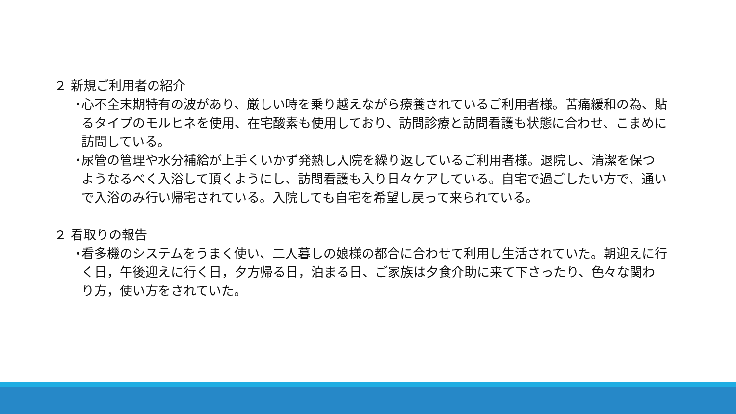２ 新規ご利用者の紹介
・
心不全末期特有の波があり、厳しい時を乗り越えながら療養されているご利用者様。苦痛緩和の為、貼るタイプのモルヒネを使用、在宅酸素も使用しており、訪問診療と訪問看護も状態に合わせ、こまめに訪問している。
・
尿管の管理や水分補給が上手くいかず発熱し入院を繰り返しているご利用者様。退院し、清潔を保つようなるべく入浴して頂くようにし、訪問看護も入り日々ケアしている。自宅で過ごしたい方で、通いで入浴のみ行い帰宅されている。入院しても自宅を希望し戻って来られている。
２ 看取りの報告
・
看多機のシステムをうまく使い、二人暮しの娘様の都合に合わせて利用し生活されていた。朝迎えに行く日，午後迎えに行く日，夕方帰る日，泊まる日、ご家族は夕食介助に来て下さったり、色々な関わり方，使い方をされていた。